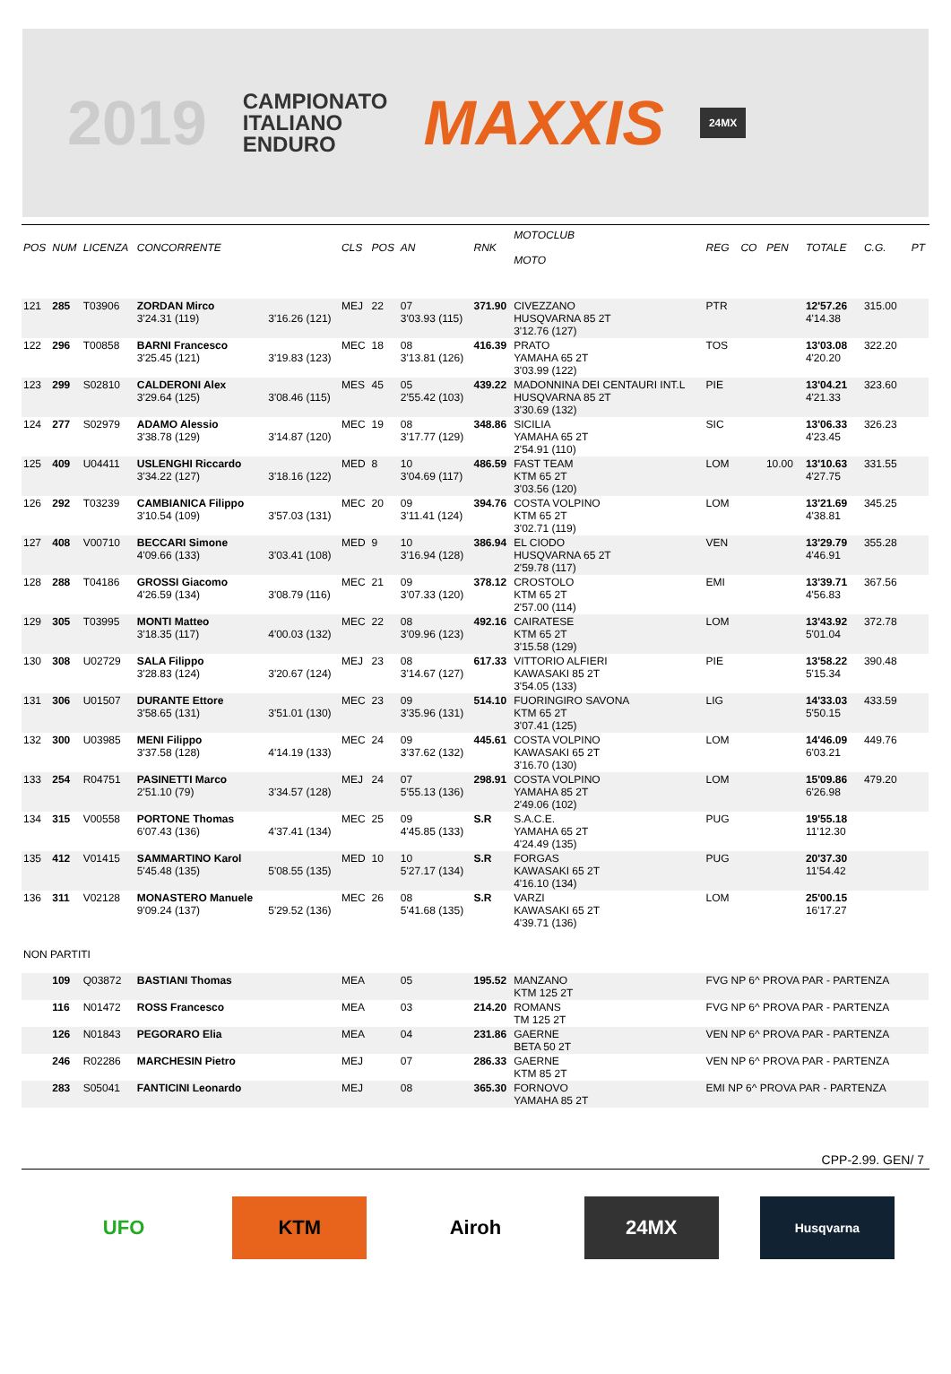2019 CAMPIONATO
ITALIANO
ENDURO MAXXIS 24MX
| POS | NUM | LICENZA | CONCORRENTE | | CLS | POS | AN | RNK | MOTOCLUB MOTO | REG | CO | PEN | TOTALE | C.G. | PT |
| --- | --- | --- | --- | --- | --- | --- | --- | --- | --- | --- | --- | --- | --- | --- | --- |
| 121 | 285 | T03906 | ZORDAN Mirco 3'24.31 (119) | 3'16.26 (121) | MEJ | 22 | 07 3'03.93 (115) | 371.90 | CIVEZZANO HUSQVARNA 85 2T 3'12.76 (127) | PTR | | | 12'57.26 4'14.38 | 315.00 | |
| 122 | 296 | T00858 | BARNI Francesco 3'25.45 (121) | 3'19.83 (123) | MEC | 18 | 08 3'13.81 (126) | 416.39 | PRATO YAMAHA 65 2T 3'03.99 (122) | TOS | | | 13'03.08 4'20.20 | 322.20 | |
| 123 | 299 | S02810 | CALDERONI Alex 3'29.64 (125) | 3'08.46 (115) | MES | 45 | 05 2'55.42 (103) | 439.22 | MADONNINA DEI CENTAURI INT.L HUSQVARNA 85 2T 3'30.69 (132) | PIE | | | 13'04.21 4'21.33 | 323.60 | |
| 124 | 277 | S02979 | ADAMO Alessio 3'38.78 (129) | 3'14.87 (120) | MEC | 19 | 08 3'17.77 (129) | 348.86 | SICILIA YAMAHA 65 2T 2'54.91 (110) | SIC | | | 13'06.33 4'23.45 | 326.23 | |
| 125 | 409 | U04411 | USLENGHI Riccardo 3'34.22 (127) | 3'18.16 (122) | MED | 8 | 10 3'04.69 (117) | 486.59 | FAST TEAM KTM 65 2T 3'03.56 (120) | LOM | | 10.00 | 13'10.63 4'27.75 | 331.55 | |
| 126 | 292 | T03239 | CAMBIANICA Filippo 3'10.54 (109) | 3'57.03 (131) | MEC | 20 | 09 3'11.41 (124) | 394.76 | COSTA VOLPINO KTM 65 2T 3'02.71 (119) | LOM | | | 13'21.69 4'38.81 | 345.25 | |
| 127 | 408 | V00710 | BECCARI Simone 4'09.66 (133) | 3'03.41 (108) | MED | 9 | 10 3'16.94 (128) | 386.94 | EL CIODO HUSQVARNA 65 2T 2'59.78 (117) | VEN | | | 13'29.79 4'46.91 | 355.28 | |
| 128 | 288 | T04186 | GROSSI Giacomo 4'26.59 (134) | 3'08.79 (116) | MEC | 21 | 09 3'07.33 (120) | 378.12 | CROSTOLO KTM 65 2T 2'57.00 (114) | EMI | | | 13'39.71 4'56.83 | 367.56 | |
| 129 | 305 | T03995 | MONTI Matteo 3'18.35 (117) | 4'00.03 (132) | MEC | 22 | 08 3'09.96 (123) | 492.16 | CAIRATESE KTM 65 2T 3'15.58 (129) | LOM | | | 13'43.92 5'01.04 | 372.78 | |
| 130 | 308 | U02729 | SALA Filippo 3'28.83 (124) | 3'20.67 (124) | MEJ | 23 | 08 3'14.67 (127) | 617.33 | VITTORIO ALFIERI KAWASAKI 85 2T 3'54.05 (133) | PIE | | | 13'58.22 5'15.34 | 390.48 | |
| 131 | 306 | U01507 | DURANTE Ettore 3'58.65 (131) | 3'51.01 (130) | MEC | 23 | 09 3'35.96 (131) | 514.10 | FUORINGIRO SAVONA KTM 65 2T 3'07.41 (125) | LIG | | | 14'33.03 5'50.15 | 433.59 | |
| 132 | 300 | U03985 | MENI Filippo 3'37.58 (128) | 4'14.19 (133) | MEC | 24 | 09 3'37.62 (132) | 445.61 | COSTA VOLPINO KAWASAKI 65 2T 3'16.70 (130) | LOM | | | 14'46.09 6'03.21 | 449.76 | |
| 133 | 254 | R04751 | PASINETTI Marco 2'51.10 (79) | 3'34.57 (128) | MEJ | 24 | 07 5'55.13 (136) | 298.91 | COSTA VOLPINO YAMAHA 85 2T 2'49.06 (102) | LOM | | | 15'09.86 6'26.98 | 479.20 | |
| 134 | 315 | V00558 | PORTONE Thomas 6'07.43 (136) | 4'37.41 (134) | MEC | 25 | 09 4'45.85 (133) | S.R | S.A.C.E. YAMAHA 65 2T 4'24.49 (135) | PUG | | | 19'55.18 11'12.30 | | |
| 135 | 412 | V01415 | SAMMARTINO Karol 5'45.48 (135) | 5'08.55 (135) | MED | 10 | 10 5'27.17 (134) | S.R | FORGAS KAWASAKI 65 2T 4'16.10 (134) | PUG | | | 20'37.30 11'54.42 | | |
| 136 | 311 | V02128 | MONASTERO Manuele 9'09.24 (137) | 5'29.52 (136) | MEC | 26 | 08 5'41.68 (135) | S.R | VARZI KAWASAKI 65 2T 4'39.71 (136) | LOM | | | 25'00.15 16'17.27 | | |
| NON PARTITI | | | | | | | | | | | | | | | |
| | 109 | Q03872 | BASTIANI Thomas | | MEA | | 05 | 195.52 | MANZANO KTM 125 2T | FVG NP 6^ PROVA PAR - PARTENZA | | | | | |
| | 116 | N01472 | ROSS Francesco | | MEA | | 03 | 214.20 | ROMANS TM 125 2T | FVG NP 6^ PROVA PAR - PARTENZA | | | | | |
| | 126 | N01843 | PEGORARO Elia | | MEA | | 04 | 231.86 | GAERNE BETA 50 2T | VEN NP 6^ PROVA PAR - PARTENZA | | | | | |
| | 246 | R02286 | MARCHESIN Pietro | | MEJ | | 07 | 286.33 | GAERNE KTM 85 2T | VEN NP 6^ PROVA PAR - PARTENZA | | | | | |
| | 283 | S05041 | FANTICINI Leonardo | | MEJ | | 08 | 365.30 | FORNOVO YAMAHA 85 2T | EMI NP 6^ PROVA PAR - PARTENZA | | | | | |
CPP-2.99. GEN/ 7
UFO KTM Airoh 24MX
Husqvarna